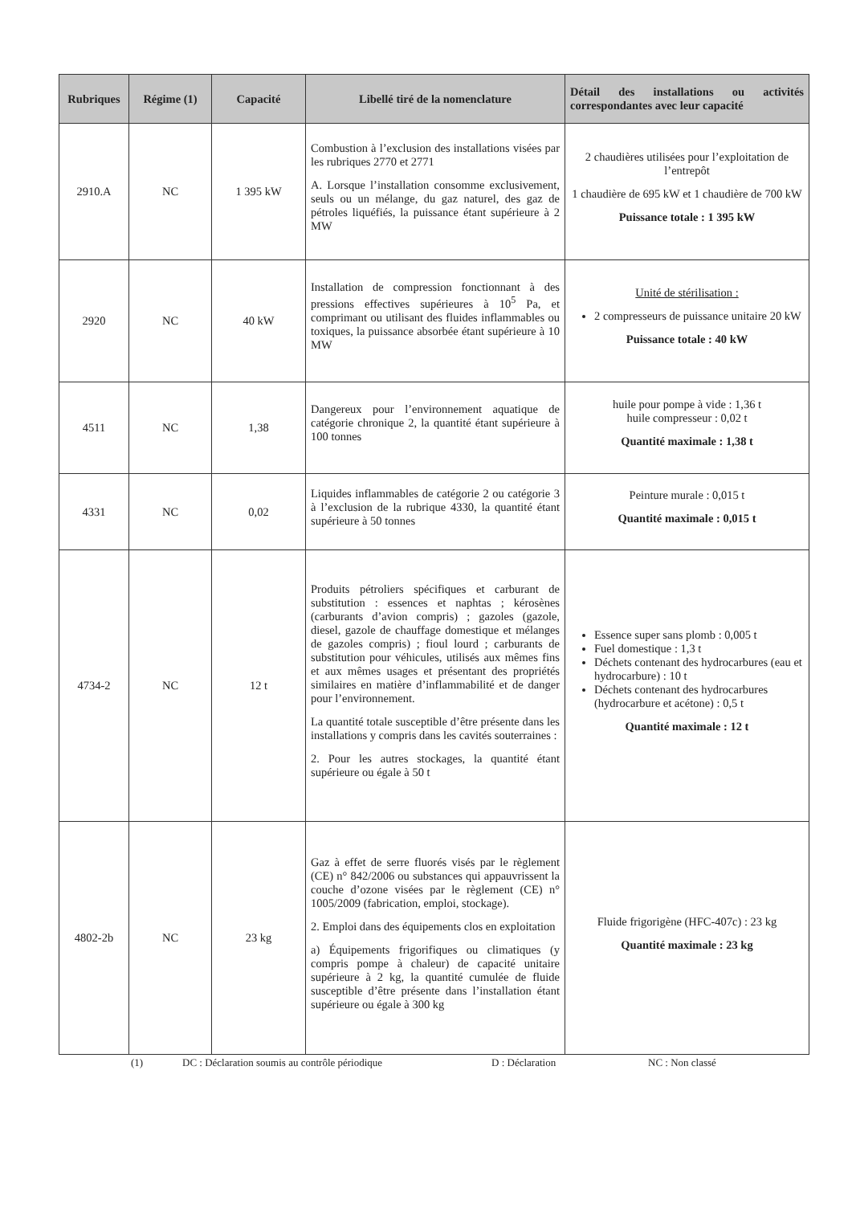| Rubriques | Régime (1) | Capacité | Libellé tiré de la nomenclature | Détail des installations ou activités correspondantes avec leur capacité |
| --- | --- | --- | --- | --- |
| 2910.A | NC | 1 395 kW | Combustion à l’exclusion des installations visées par les rubriques 2770 et 2771 A. Lorsque l’installation consomme exclusivement, seuls ou un mélange, du gaz naturel, des gaz de pétroles liquéfiés, la puissance étant supérieure à 2 MW | 2 chaudières utilisées pour l’exploitation de l’entrepôt 1 chaudière de 695 kW et 1 chaudière de 700 kW Puissance totale : 1 395 kW |
| 2920 | NC | 40 kW | Installation de compression fonctionnant à des pressions effectives supérieures à 10<sup>5</sup> Pa, et comprimant ou utilisant des fluides inflammables ou toxiques, la puissance absorbée étant supérieure à 10 MW | Unité de stérilisation : 2 compresseurs de puissance unitaire 20 kW Puissance totale : 40 kW |
| 4511 | NC | 1,38 | Dangereux pour l’environnement aquatique de catégorie chronique 2, la quantité étant supérieure à 100 tonnes | huile pour pompe à vide : 1,36 t huile compresseur : 0,02 t Quantité maximale : 1,38 t |
| 4331 | NC | 0,02 | Liquides inflammables de catégorie 2 ou catégorie 3 à l’exclusion de la rubrique 4330, la quantité étant supérieure à 50 tonnes | Peinture murale : 0,015 t Quantité maximale : 0,015 t |
| 4734-2 | NC | 12 t | Produits pétroliers spécifiques et carburant de substitution : essences et naphtas ; kérosènes (carburants d’avion compris) ; gazoles (gazole, diesel, gazole de chauffage domestique et mélanges de gazoles compris) ; fioul lourd ; carburants de substitution pour véhicules, utilisés aux mêmes fins et aux mêmes usages et présentant des propriétés similaires en matière d’inflammabilité et de danger pour l’environnement. La quantité totale susceptible d’être présente dans les installations y compris dans les cavités souterraines : 2. Pour les autres stockages, la quantité étant supérieure ou égale à 50 t | Essence super sans plomb : 0,005 t Fuel domestique : 1,3 t Déchets contenant des hydrocarbures (eau et hydrocarbure) : 10 t Déchets contenant des hydrocarbures (hydrocarbure et acétone) : 0,5 t Quantité maximale : 12 t |
| 4802-2b | NC | 23 kg | Gaz à effet de serre fluorés visés par le règlement (CE) n° 842/2006 ou substances qui appauvrissent la couche d’ozone visées par le règlement (CE) n° 1005/2009 (fabrication, emploi, stockage). 2. Emploi dans des équipements clos en exploitation a) Équipements frigorifiques ou climatiques (y compris pompe à chaleur) de capacité unitaire supérieure à 2 kg, la quantité cumulée de fluide susceptible d’être présente dans l’installation étant supérieure ou égale à 300 kg | Fluide frigorigène (HFC-407c) : 23 kg Quantité maximale : 23 kg |
(1) DC : Déclaration soumis au contrôle périodique D : Déclaration NC : Non classé